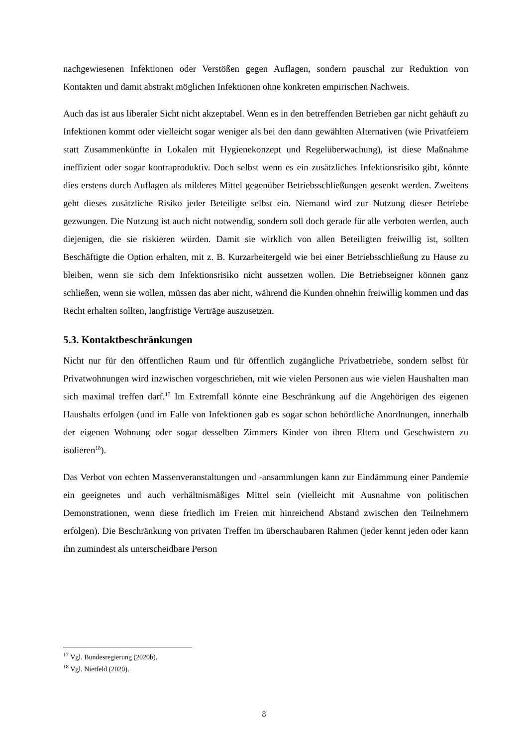nachgewiesenen Infektionen oder Verstößen gegen Auflagen, sondern pauschal zur Reduktion von Kontakten und damit abstrakt möglichen Infektionen ohne konkreten empirischen Nachweis.
Auch das ist aus liberaler Sicht nicht akzeptabel. Wenn es in den betreffenden Betrieben gar nicht gehäuft zu Infektionen kommt oder vielleicht sogar weniger als bei den dann gewählten Alternativen (wie Privatfeiern statt Zusammenkünfte in Lokalen mit Hygienekonzept und Regelüberwachung), ist diese Maßnahme ineffizient oder sogar kontraproduktiv. Doch selbst wenn es ein zusätzliches Infektionsrisiko gibt, könnte dies erstens durch Auflagen als milderes Mittel gegenüber Betriebsschließungen gesenkt werden. Zweitens geht dieses zusätzliche Risiko jeder Beteiligte selbst ein. Niemand wird zur Nutzung dieser Betriebe gezwungen. Die Nutzung ist auch nicht notwendig, sondern soll doch gerade für alle verboten werden, auch diejenigen, die sie riskieren würden. Damit sie wirklich von allen Beteiligten freiwillig ist, sollten Beschäftigte die Option erhalten, mit z. B. Kurzarbeitergeld wie bei einer Betriebsschließung zu Hause zu bleiben, wenn sie sich dem Infektionsrisiko nicht aussetzen wollen. Die Betriebseigner können ganz schließen, wenn sie wollen, müssen das aber nicht, während die Kunden ohnehin freiwillig kommen und das Recht erhalten sollten, langfristige Verträge auszusetzen.
5.3. Kontaktbeschränkungen
Nicht nur für den öffentlichen Raum und für öffentlich zugängliche Privatbetriebe, sondern selbst für Privatwohnungen wird inzwischen vorgeschrieben, mit wie vielen Personen aus wie vielen Haushalten man sich maximal treffen darf.<sup>17</sup> Im Extremfall könnte eine Beschränkung auf die Angehörigen des eigenen Haushalts erfolgen (und im Falle von Infektionen gab es sogar schon behördliche Anordnungen, innerhalb der eigenen Wohnung oder sogar desselben Zimmers Kinder von ihren Eltern und Geschwistern zu isolieren<sup>18</sup>).
Das Verbot von echten Massenveranstaltungen und -ansammlungen kann zur Eindämmung einer Pandemie ein geeignetes und auch verhältnismäßiges Mittel sein (vielleicht mit Ausnahme von politischen Demonstrationen, wenn diese friedlich im Freien mit hinreichend Abstand zwischen den Teilnehmern erfolgen). Die Beschränkung von privaten Treffen im überschaubaren Rahmen (jeder kennt jeden oder kann ihn zumindest als unterscheidbare Person
<sup>17</sup> Vgl. Bundesregierung (2020b).
<sup>18</sup> Vgl. Nietfeld (2020).
8